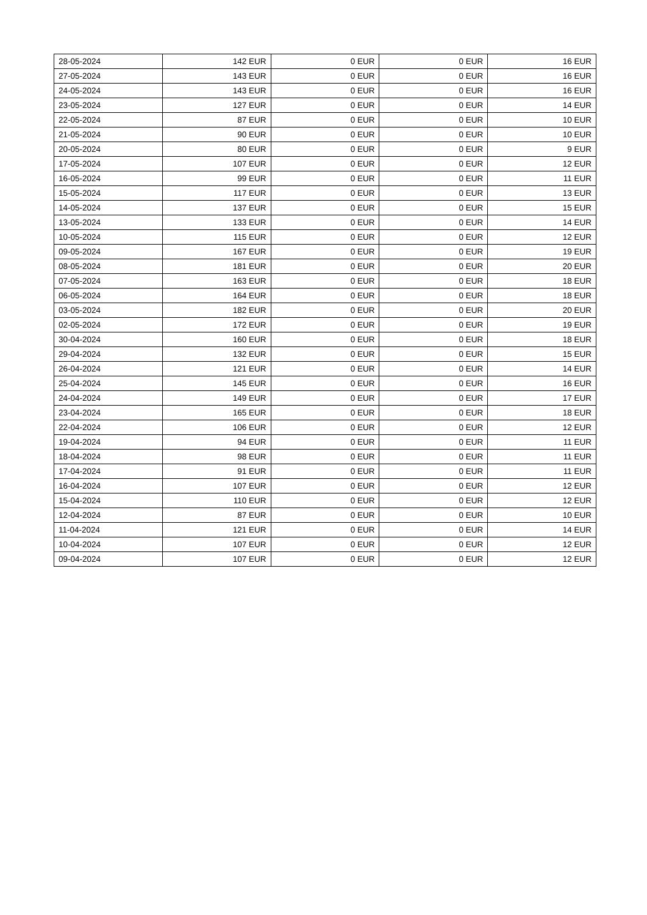| 28-05-2024 | 142 EUR | 0 EUR | 0 EUR | 16 EUR |
| 27-05-2024 | 143 EUR | 0 EUR | 0 EUR | 16 EUR |
| 24-05-2024 | 143 EUR | 0 EUR | 0 EUR | 16 EUR |
| 23-05-2024 | 127 EUR | 0 EUR | 0 EUR | 14 EUR |
| 22-05-2024 | 87 EUR | 0 EUR | 0 EUR | 10 EUR |
| 21-05-2024 | 90 EUR | 0 EUR | 0 EUR | 10 EUR |
| 20-05-2024 | 80 EUR | 0 EUR | 0 EUR | 9 EUR |
| 17-05-2024 | 107 EUR | 0 EUR | 0 EUR | 12 EUR |
| 16-05-2024 | 99 EUR | 0 EUR | 0 EUR | 11 EUR |
| 15-05-2024 | 117 EUR | 0 EUR | 0 EUR | 13 EUR |
| 14-05-2024 | 137 EUR | 0 EUR | 0 EUR | 15 EUR |
| 13-05-2024 | 133 EUR | 0 EUR | 0 EUR | 14 EUR |
| 10-05-2024 | 115 EUR | 0 EUR | 0 EUR | 12 EUR |
| 09-05-2024 | 167 EUR | 0 EUR | 0 EUR | 19 EUR |
| 08-05-2024 | 181 EUR | 0 EUR | 0 EUR | 20 EUR |
| 07-05-2024 | 163 EUR | 0 EUR | 0 EUR | 18 EUR |
| 06-05-2024 | 164 EUR | 0 EUR | 0 EUR | 18 EUR |
| 03-05-2024 | 182 EUR | 0 EUR | 0 EUR | 20 EUR |
| 02-05-2024 | 172 EUR | 0 EUR | 0 EUR | 19 EUR |
| 30-04-2024 | 160 EUR | 0 EUR | 0 EUR | 18 EUR |
| 29-04-2024 | 132 EUR | 0 EUR | 0 EUR | 15 EUR |
| 26-04-2024 | 121 EUR | 0 EUR | 0 EUR | 14 EUR |
| 25-04-2024 | 145 EUR | 0 EUR | 0 EUR | 16 EUR |
| 24-04-2024 | 149 EUR | 0 EUR | 0 EUR | 17 EUR |
| 23-04-2024 | 165 EUR | 0 EUR | 0 EUR | 18 EUR |
| 22-04-2024 | 106 EUR | 0 EUR | 0 EUR | 12 EUR |
| 19-04-2024 | 94 EUR | 0 EUR | 0 EUR | 11 EUR |
| 18-04-2024 | 98 EUR | 0 EUR | 0 EUR | 11 EUR |
| 17-04-2024 | 91 EUR | 0 EUR | 0 EUR | 11 EUR |
| 16-04-2024 | 107 EUR | 0 EUR | 0 EUR | 12 EUR |
| 15-04-2024 | 110 EUR | 0 EUR | 0 EUR | 12 EUR |
| 12-04-2024 | 87 EUR | 0 EUR | 0 EUR | 10 EUR |
| 11-04-2024 | 121 EUR | 0 EUR | 0 EUR | 14 EUR |
| 10-04-2024 | 107 EUR | 0 EUR | 0 EUR | 12 EUR |
| 09-04-2024 | 107 EUR | 0 EUR | 0 EUR | 12 EUR |